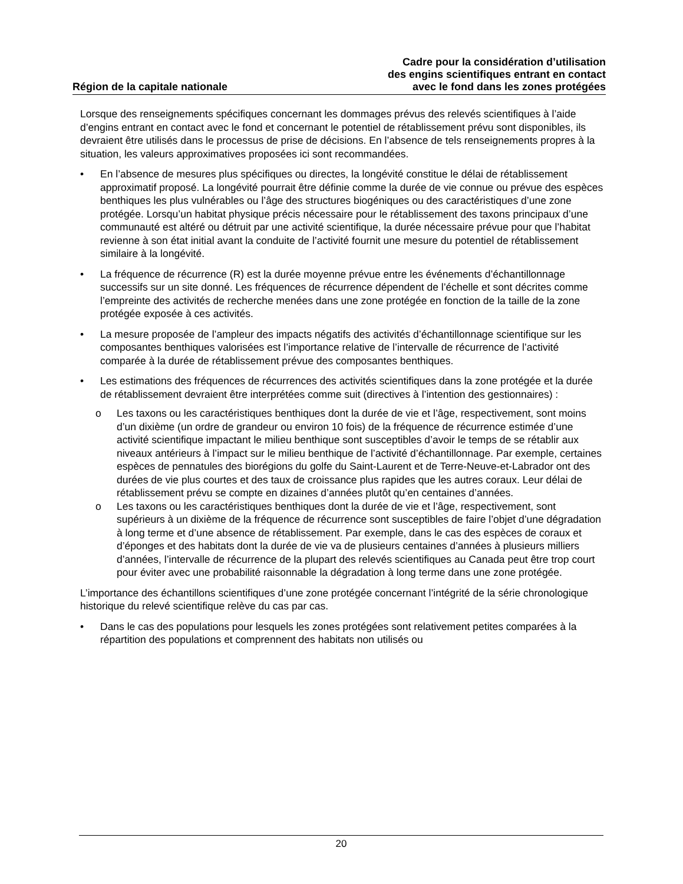Région de la capitale nationale
Cadre pour la considération d’utilisation
des engins scientifiques entrant en contact
avec le fond dans les zones protégées
Lorsque des renseignements spécifiques concernant les dommages prévus des relevés scientifiques à l’aide d’engins entrant en contact avec le fond et concernant le potentiel de rétablissement prévu sont disponibles, ils devraient être utilisés dans le processus de prise de décisions. En l’absence de tels renseignements propres à la situation, les valeurs approximatives proposées ici sont recommandées.
• En l’absence de mesures plus spécifiques ou directes, la longévité constitue le délai de rétablissement approximatif proposé. La longévité pourrait être définie comme la durée de vie connue ou prévue des espèces benthiques les plus vulnérables ou l’âge des structures biogéniques ou des caractéristiques d’une zone protégée. Lorsqu’un habitat physique précis nécessaire pour le rétablissement des taxons principaux d’une communauté est altéré ou détruit par une activité scientifique, la durée nécessaire prévue pour que l’habitat revienne à son état initial avant la conduite de l’activité fournit une mesure du potentiel de rétablissement similaire à la longévité.
• La fréquence de récurrence (R) est la durée moyenne prévue entre les événements d’échantillonnage successifs sur un site donné. Les fréquences de récurrence dépendent de l’échelle et sont décrites comme l’empreinte des activités de recherche menées dans une zone protégée en fonction de la taille de la zone protégée exposée à ces activités.
• La mesure proposée de l’ampleur des impacts négatifs des activités d’échantillonnage scientifique sur les composantes benthiques valorisées est l’importance relative de l’intervalle de récurrence de l’activité comparée à la durée de rétablissement prévue des composantes benthiques.
• Les estimations des fréquences de récurrences des activités scientifiques dans la zone protégée et la durée de rétablissement devraient être interprétées comme suit (directives à l’intention des gestionnaires) :
o Les taxons ou les caractéristiques benthiques dont la durée de vie et l’âge, respectivement, sont moins d’un dixième (un ordre de grandeur ou environ 10 fois) de la fréquence de récurrence estimée d’une activité scientifique impactant le milieu benthique sont susceptibles d’avoir le temps de se rétablir aux niveaux antérieurs à l’impact sur le milieu benthique de l’activité d’échantillonnage. Par exemple, certaines espèces de pennatules des biorégions du golfe du Saint-Laurent et de Terre-Neuve-et-Labrador ont des durées de vie plus courtes et des taux de croissance plus rapides que les autres coraux. Leur délai de rétablissement prévu se compte en dizaines d’années plutôt qu’en centaines d’années.
o Les taxons ou les caractéristiques benthiques dont la durée de vie et l’âge, respectivement, sont supérieurs à un dixième de la fréquence de récurrence sont susceptibles de faire l’objet d’une dégradation à long terme et d’une absence de rétablissement. Par exemple, dans le cas des espèces de coraux et d’éponges et des habitats dont la durée de vie va de plusieurs centaines d’années à plusieurs milliers d’années, l’intervalle de récurrence de la plupart des relevés scientifiques au Canada peut être trop court pour éviter avec une probabilité raisonnable la dégradation à long terme dans une zone protégée.
L’importance des échantillons scientifiques d’une zone protégée concernant l’intégrité de la série chronologique historique du relevé scientifique relève du cas par cas.
• Dans le cas des populations pour lesquels les zones protégées sont relativement petites comparées à la répartition des populations et comprennent des habitats non utilisés ou
20